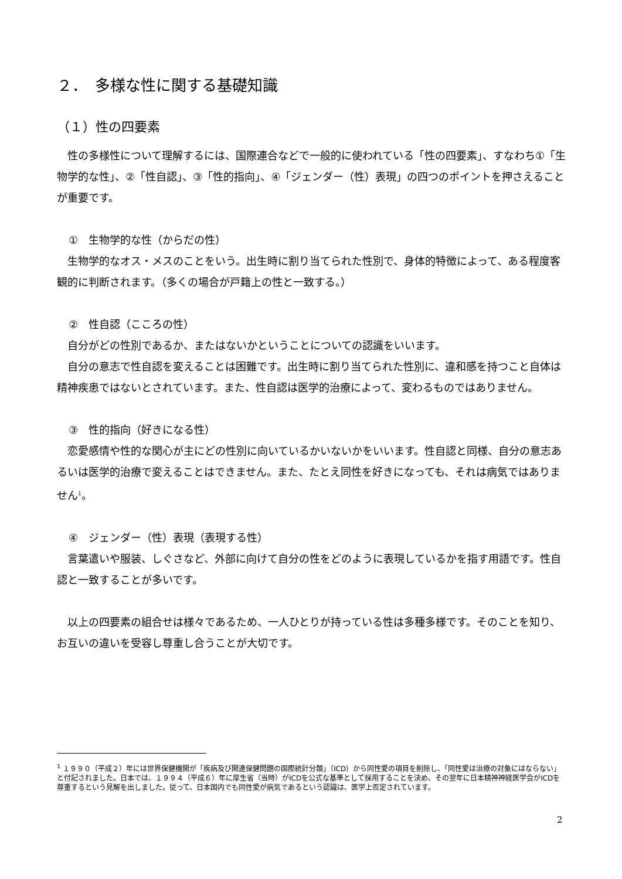２．　多様な性に関する基礎知識
（１）性の四要素
性の多様性について理解するには、国際連合などで一般的に使われている「性の四要素」、すなわち①「生物学的な性」、②「性自認」、③「性的指向」、④「ジェンダー（性）表現」の四つのポイントを押さえることが重要です。
①　生物学的な性（からだの性）
生物学的なオス・メスのことをいう。出生時に割り当てられた性別で、身体的特徴によって、ある程度客観的に判断されます。（多くの場合が戸籍上の性と一致する。）
②　性自認（こころの性）
自分がどの性別であるか、またはないかということについての認識をいいます。
自分の意志で性自認を変えることは困難です。出生時に割り当てられた性別に、違和感を持つこと自体は精神疾患ではないとされています。また、性自認は医学的治療によって、変わるものではありません。
③　性的指向（好きになる性）
恋愛感情や性的な関心が主にどの性別に向いているかいないかをいいます。性自認と同様、自分の意志あるいは医学的治療で変えることはできません。また、たとえ同性を好きになっても、それは病気ではありません<sup>1</sup>。
④　ジェンダー（性）表現（表現する性）
言葉遣いや服装、しぐさなど、外部に向けて自分の性をどのように表現しているかを指す用語です。性自認と一致することが多いです。
以上の四要素の組合せは様々であるため、一人ひとりが持っている性は多種多様です。そのことを知り、お互いの違いを受容し尊重し合うことが大切です。
<sup>1</sup> １９９０（平成２）年には世界保健機関が「疾病及び関連保健問題の国際統計分類」（ICD）から同性愛の項目を削除し、「同性愛は治療の対象にはならない」と付記されました。日本では、１９９４（平成６）年に厚生省（当時）がICDを公式な基準として採用することを決め、その翌年に日本精神神経医学会がICDを尊重するという見解を出しました。従って、日本国内でも同性愛が病気であるという認識は、医学上否定されています。
2